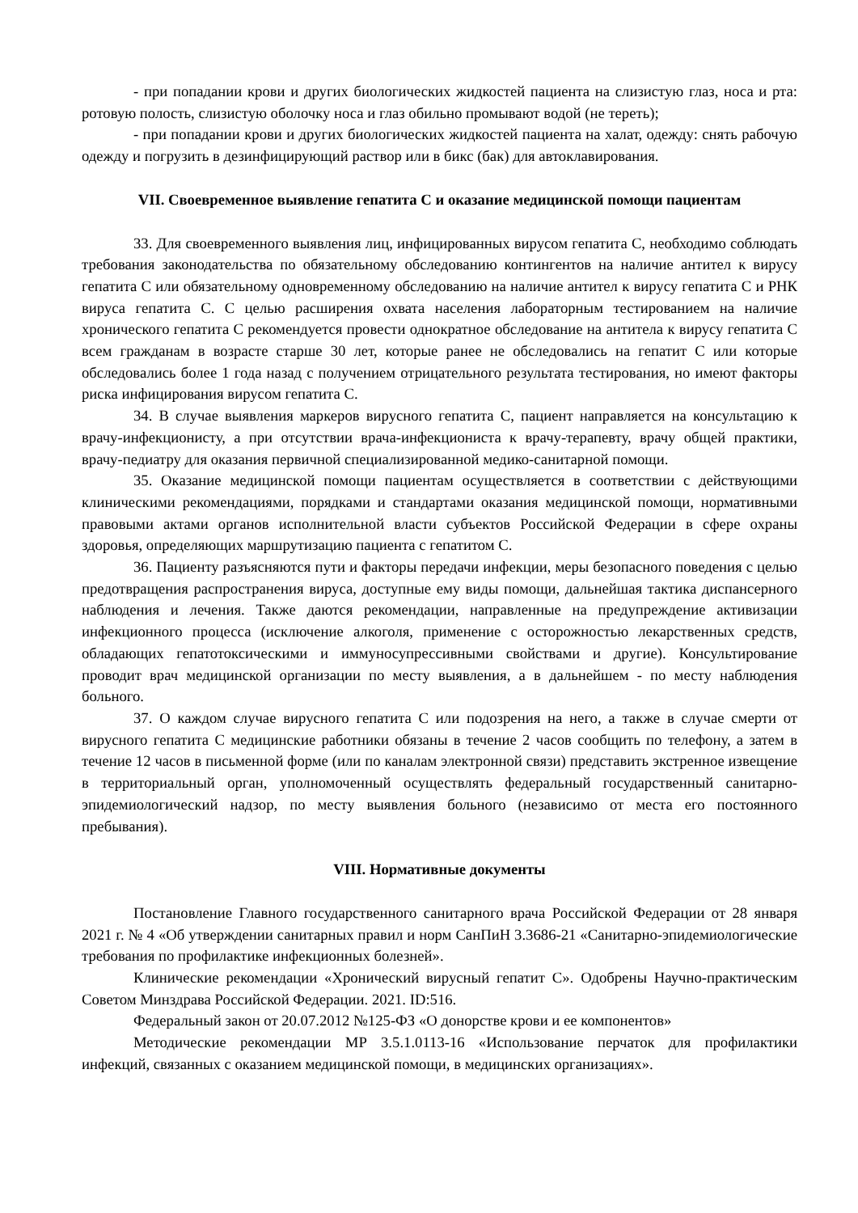- при попадании крови и других биологических жидкостей пациента на слизистую глаз, носа и рта: ротовую полость, слизистую оболочку носа и глаз обильно промывают водой (не тереть);
- при попадании крови и других биологических жидкостей пациента на халат, одежду: снять рабочую одежду и погрузить в дезинфицирующий раствор или в бикс (бак) для автоклавирования.
VII. Своевременное выявление гепатита С и оказание медицинской помощи пациентам
33. Для своевременного выявления лиц, инфицированных вирусом гепатита С, необходимо соблюдать требования законодательства по обязательному обследованию контингентов на наличие антител к вирусу гепатита С или обязательному одновременному обследованию на наличие антител к вирусу гепатита С и РНК вируса гепатита С. С целью расширения охвата населения лабораторным тестированием на наличие хронического гепатита С рекомендуется провести однократное обследование на антитела к вирусу гепатита С всем гражданам в возрасте старше 30 лет, которые ранее не обследовались на гепатит С или которые обследовались более 1 года назад с получением отрицательного результата тестирования, но имеют факторы риска инфицирования вирусом гепатита С.
34. В случае выявления маркеров вирусного гепатита С, пациент направляется на консультацию к врачу-инфекционисту, а при отсутствии врача-инфекциониста к врачу-терапевту, врачу общей практики, врачу-педиатру для оказания первичной специализированной медико-санитарной помощи.
35. Оказание медицинской помощи пациентам осуществляется в соответствии с действующими клиническими рекомендациями, порядками и стандартами оказания медицинской помощи, нормативными правовыми актами органов исполнительной власти субъектов Российской Федерации в сфере охраны здоровья, определяющих маршрутизацию пациента с гепатитом С.
36. Пациенту разъясняются пути и факторы передачи инфекции, меры безопасного поведения с целью предотвращения распространения вируса, доступные ему виды помощи, дальнейшая тактика диспансерного наблюдения и лечения. Также даются рекомендации, направленные на предупреждение активизации инфекционного процесса (исключение алкоголя, применение с осторожностью лекарственных средств, обладающих гепатотоксическими и иммуносупрессивными свойствами и другие). Консультирование проводит врач медицинской организации по месту выявления, а в дальнейшем - по месту наблюдения больного.
37. О каждом случае вирусного гепатита С или подозрения на него, а также в случае смерти от вирусного гепатита С медицинские работники обязаны в течение 2 часов сообщить по телефону, а затем в течение 12 часов в письменной форме (или по каналам электронной связи) представить экстренное извещение в территориальный орган, уполномоченный осуществлять федеральный государственный санитарно-эпидемиологический надзор, по месту выявления больного (независимо от места его постоянного пребывания).
VIII. Нормативные документы
Постановление Главного государственного санитарного врача Российской Федерации от 28 января 2021 г. № 4 «Об утверждении санитарных правил и норм СанПиН 3.3686-21 «Санитарно-эпидемиологические требования по профилактике инфекционных болезней».
Клинические рекомендации «Хронический вирусный гепатит С». Одобрены Научно-практическим Советом Минздрава Российской Федерации. 2021. ID:516.
Федеральный закон от 20.07.2012 №125-ФЗ «О донорстве крови и ее компонентов»
Методические рекомендации МР 3.5.1.0113-16 «Использование перчаток для профилактики инфекций, связанных с оказанием медицинской помощи, в медицинских организациях».